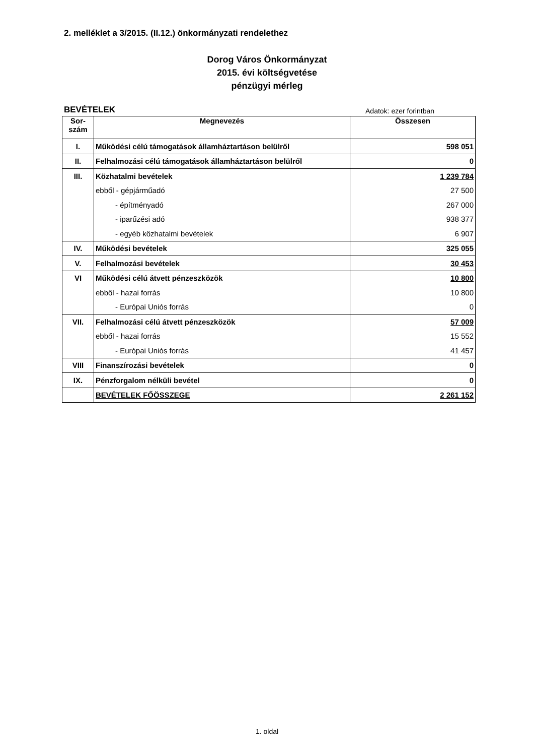2. melléklet a 3/2015. (II.12.) önkormányzati rendelethez
Dorog Város Önkormányzat
2015. évi költségvetése
pénzügyi mérleg
BEVÉTELEK Adatok: ezer forintban
| Sor- szám | Megnevezés | Összesen |
| --- | --- | --- |
| I. | Működési célú támogatások államháztartáson belülről | 598 051 |
| II. | Felhalmozási célú támogatások államháztartáson belülről | 0 |
| III. | Közhatalmi bevételek | 1 239 784 |
| | ebből - gépjárműadó | 27 500 |
| | - építményadó | 267 000 |
| | - iparűzési adó | 938 377 |
| | - egyéb közhatalmi bevételek | 6 907 |
| IV. | Működési bevételek | 325 055 |
| V. | Felhalmozási bevételek | 30 453 |
| VI | Működési célú átvett pénzeszközök | 10 800 |
| | ebből - hazai forrás | 10 800 |
| | - Európai Uniós forrás | 0 |
| VII. | Felhalmozási célú átvett pénzeszközök | 57 009 |
| | ebből - hazai forrás | 15 552 |
| | - Európai Uniós forrás | 41 457 |
| VIII | Finanszírozási bevételek | 0 |
| IX. | Pénzforgalom nélküli bevétel | 0 |
| | BEVÉTELEK FŐÖSSZEGE | 2 261 152 |
1. oldal